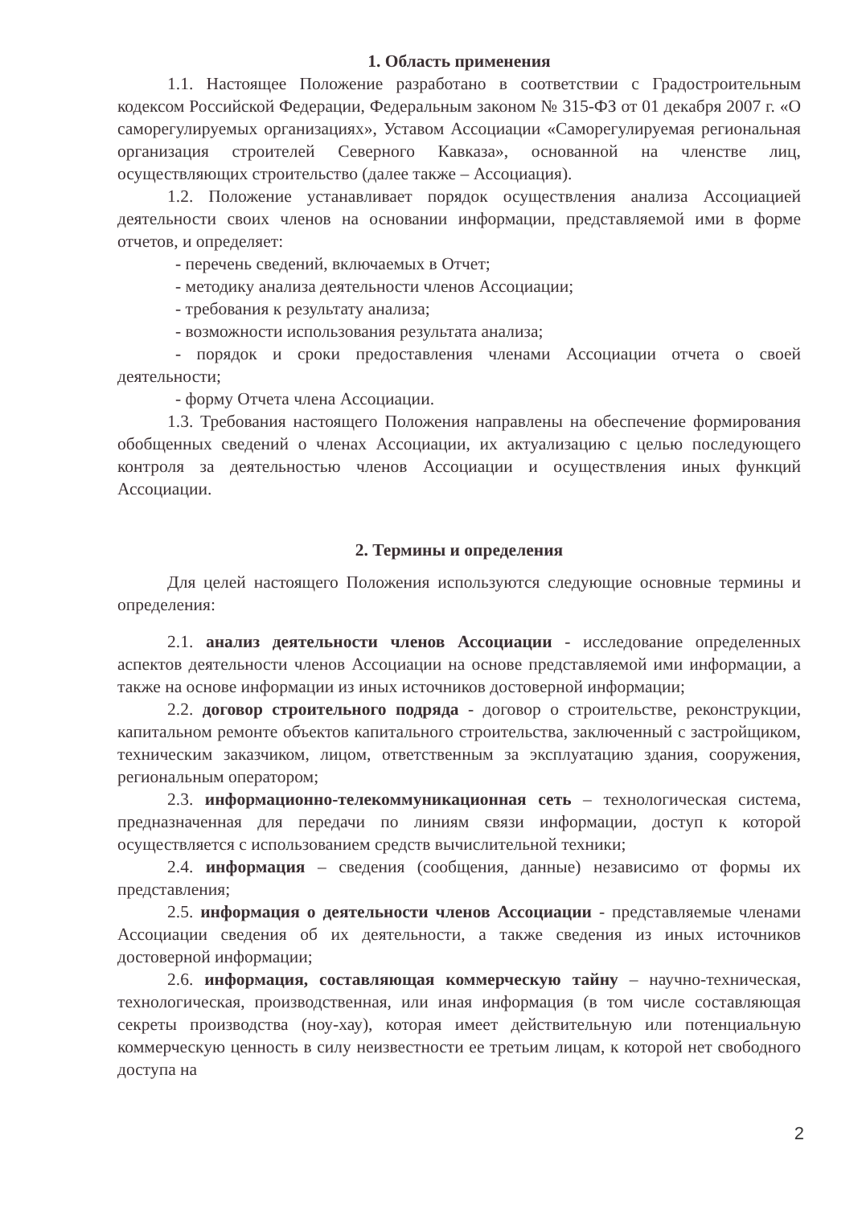1. Область применения
1.1. Настоящее Положение разработано в соответствии с Градостроительным кодексом Российской Федерации, Федеральным законом № 315-ФЗ от 01 декабря 2007 г. «О саморегулируемых организациях», Уставом Ассоциации «Саморегулируемая региональная организация строителей Северного Кавказа», основанной на членстве лиц, осуществляющих строительство (далее также – Ассоциация).
1.2. Положение устанавливает порядок осуществления анализа Ассоциацией деятельности своих членов на основании информации, представляемой ими в форме отчетов, и определяет:
- перечень сведений, включаемых в Отчет;
- методику анализа деятельности членов Ассоциации;
- требования к результату анализа;
- возможности использования результата анализа;
- порядок и сроки предоставления членами Ассоциации отчета о своей деятельности;
- форму Отчета члена Ассоциации.
1.3. Требования настоящего Положения направлены на обеспечение формирования обобщенных сведений о членах Ассоциации, их актуализацию с целью последующего контроля за деятельностью членов Ассоциации и осуществления иных функций Ассоциации.
2. Термины и определения
Для целей настоящего Положения используются следующие основные термины и определения:
2.1. анализ деятельности членов Ассоциации - исследование определенных аспектов деятельности членов Ассоциации на основе представляемой ими информации, а также на основе информации из иных источников достоверной информации;
2.2. договор строительного подряда - договор о строительстве, реконструкции, капитальном ремонте объектов капитального строительства, заключенный с застройщиком, техническим заказчиком, лицом, ответственным за эксплуатацию здания, сооружения, региональным оператором;
2.3. информационно-телекоммуникационная сеть – технологическая система, предназначенная для передачи по линиям связи информации, доступ к которой осуществляется с использованием средств вычислительной техники;
2.4. информация – сведения (сообщения, данные) независимо от формы их представления;
2.5. информация о деятельности членов Ассоциации - представляемые членами Ассоциации сведения об их деятельности, а также сведения из иных источников достоверной информации;
2.6. информация, составляющая коммерческую тайну – научно-техническая, технологическая, производственная, или иная информация (в том числе составляющая секреты производства (ноу-хау), которая имеет действительную или потенциальную коммерческую ценность в силу неизвестности ее третьим лицам, к которой нет свободного доступа на
2